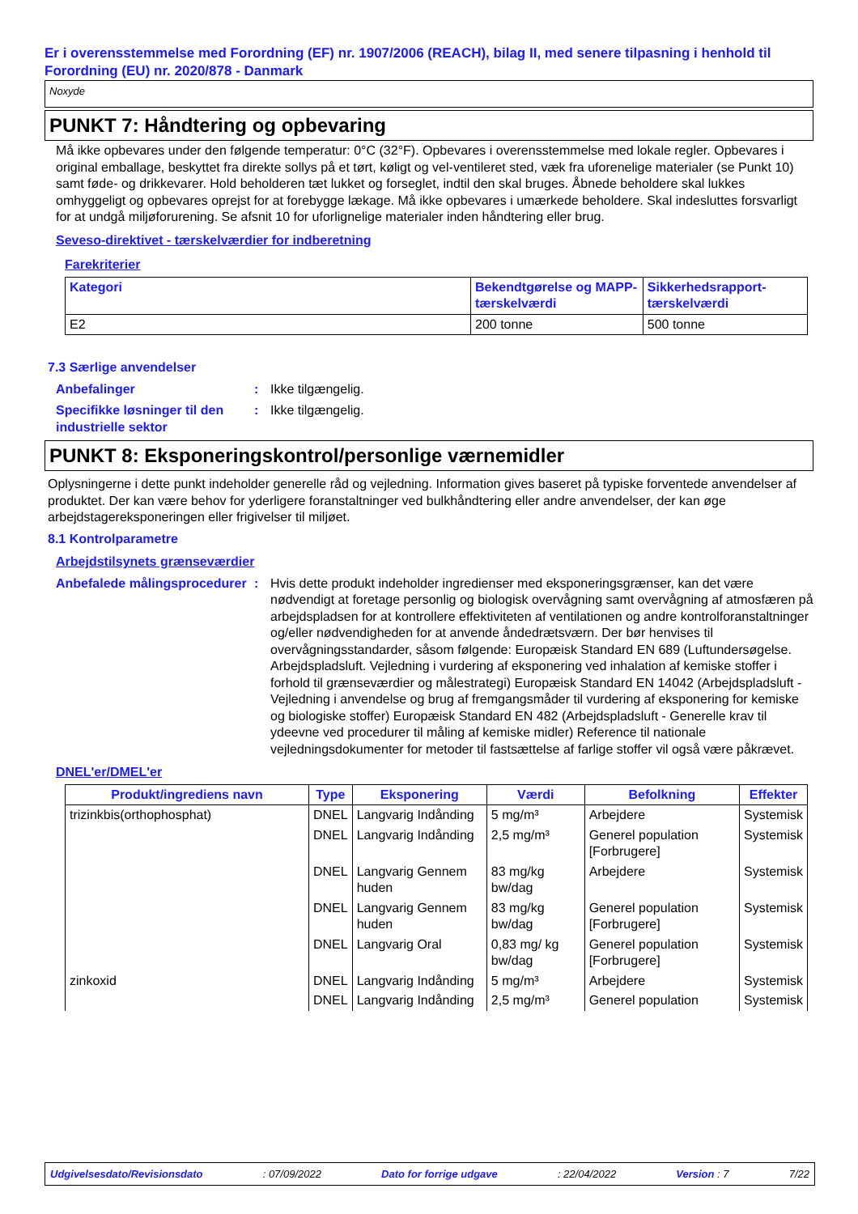Er i overensstemmelse med Forordning (EF) nr. 1907/2006 (REACH), bilag II, med senere tilpasning i henhold til Forordning (EU) nr. 2020/878 - Danmark
Noxyde
PUNKT 7: Håndtering og opbevaring
Må ikke opbevares under den følgende temperatur: 0°C (32°F). Opbevares i overensstemmelse med lokale regler. Opbevares i original emballage, beskyttet fra direkte sollys på et tørt, køligt og vel-ventileret sted, væk fra uforenelige materialer (se Punkt 10) samt føde- og drikkevarer. Hold beholderen tæt lukket og forseglet, indtil den skal bruges. Åbnede beholdere skal lukkes omhyggeligt og opbevares oprejst for at forebygge lækage. Må ikke opbevares i umærkede beholdere. Skal indesluttes forsvarligt for at undgå miljøforurening. Se afsnit 10 for uforlignelige materialer inden håndtering eller brug.
Seveso-direktivet - tærskelværdier for indberetning
Farekriterier
| Kategori | Bekendtgørelse og MAPP-tærskelværdi | Sikkerhedsrapport-tærskelværdi |
| --- | --- | --- |
| E2 | 200 tonne | 500 tonne |
7.3 Særlige anvendelser
Anbefalinger : Ikke tilgængelig.
Specifikke løsninger til den industrielle sektor
: Ikke tilgængelig.
PUNKT 8: Eksponeringskontrol/personlige værnemidler
Oplysningerne i dette punkt indeholder generelle råd og vejledning. Information gives baseret på typiske forventede anvendelser af produktet. Der kan være behov for yderligere foranstaltninger ved bulkhåndtering eller andre anvendelser, der kan øge arbejdstagereksponeringen eller frigivelser til miljøet.
8.1 Kontrolparametre
Arbejdstilsynets grænseværdier
Anbefalede målingsprocedurer
: Hvis dette produkt indeholder ingredienser med eksponeringsgrænser, kan det være nødvendigt at foretage personlig og biologisk overvågning samt overvågning af atmosfæren på arbejdspladsen for at kontrollere effektiviteten af ventilationen og andre kontrolforanstaltninger og/eller nødvendigheden for at anvende åndedrætsværn. Der bør henvises til overvågningsstandarder, såsom følgende: Europæisk Standard EN 689 (Luftundersøgelse. Arbejdspladsluft. Vejledning i vurdering af eksponering ved inhalation af kemiske stoffer i forhold til grænseværdier og målestrategi) Europæisk Standard EN 14042 (Arbejdspladsluft - Vejledning i anvendelse og brug af fremgangsmåder til vurdering af eksponering for kemiske og biologiske stoffer) Europæisk Standard EN 482 (Arbejdspladsluft - Generelle krav til ydeevne ved procedurer til måling af kemiske midler) Reference til nationale vejledningsdokumenter for metoder til fastsættelse af farlige stoffer vil også være påkrævet.
DNEL'er/DMEL'er
| Produkt/ingrediens navn | Type | Eksponering | Værdi | Befolkning | Effekter |
| --- | --- | --- | --- | --- | --- |
| trizinkbis(orthophosphat) | DNEL | Langvarig Indånding | 5 mg/m³ | Arbejdere | Systemisk |
| | DNEL | Langvarig Indånding | 2,5 mg/m³ | Generel population [Forbrugere] | Systemisk |
| | DNEL | Langvarig Gennem huden | 83 mg/kg bw/dag | Arbejdere | Systemisk |
| | DNEL | Langvarig Gennem huden | 83 mg/kg bw/dag | Generel population [Forbrugere] | Systemisk |
| | DNEL | Langvarig Oral | 0,83 mg/ kg bw/dag | Generel population [Forbrugere] | Systemisk |
| zinkoxid | DNEL | Langvarig Indånding | 5 mg/m³ | Arbejdere | Systemisk |
| | DNEL | Langvarig Indånding | 2,5 mg/m³ | Generel population | Systemisk |
Udgivelsesdato/Revisionsdato: 07/09/2022 Dato for forrige udgave: 22/04/2022 Version : 7 7/22